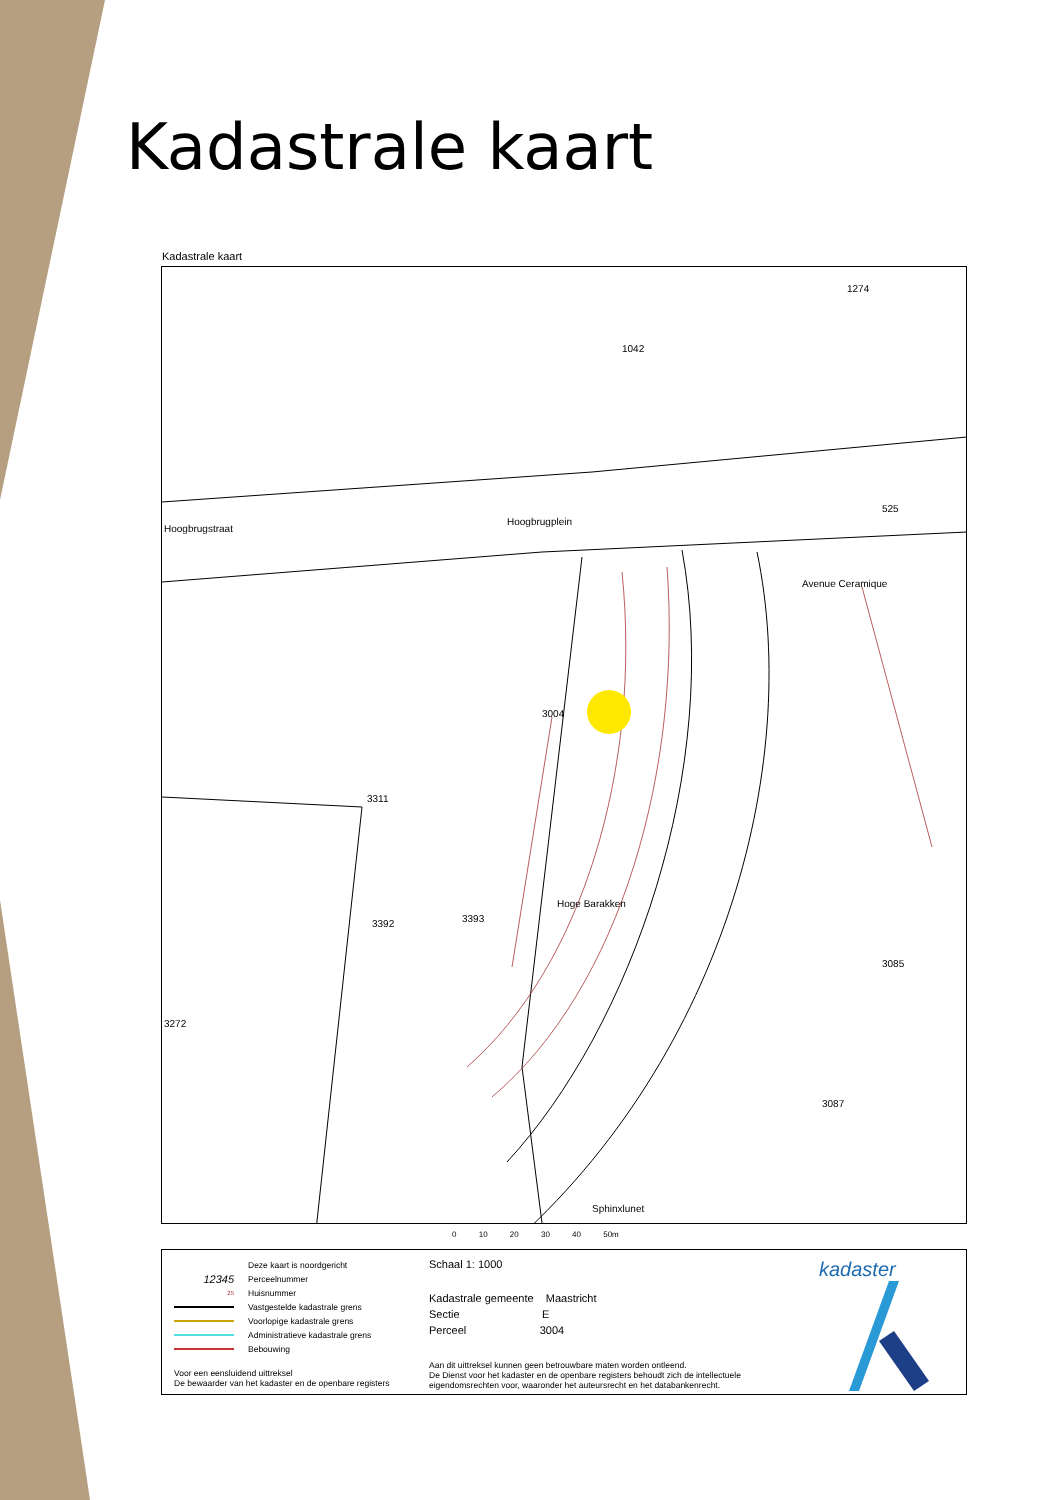Kadastrale kaart
Kadastrale kaart
Hoogbrugstraat
Hoogbrugplein
3004
Hoge Barakken
Avenue Ceramique
Sphinxlunet
3085
3087
3272
3311
3392
3393
525
1042
1274
0 10 20 30 40 50m
Deze kaart is noordgericht
12345 Perceelnummer
25 Huisnummer
Vastgestelde kadastrale grens
Voorlopige kadastrale grens
Administratieve kadastrale grens
Bebouwing
Voor een eensluidend uittreksel
De bewaarder van het kadaster en de openbare registers
Schaal 1: 1000
Kadastrale gemeente Maastricht
Sectie E
Perceel 3004
Aan dit uittreksel kunnen geen betrouwbare maten worden ontleend.
De Dienst voor het kadaster en de openbare registers behoudt zich de intellectuele eigendomsrechten voor, waaronder het auteursrecht en het databankenrecht.
kadaster